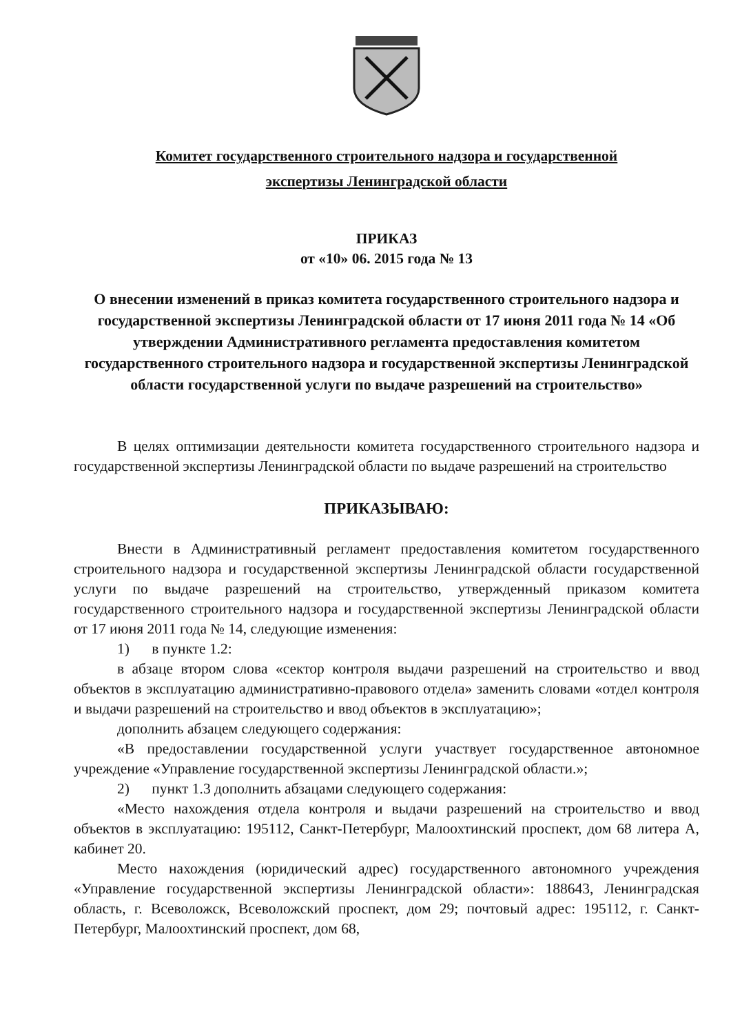Комитет государственного строительного надзора и государственной
экспертизы Ленинградской области
ПРИКАЗ
от «10» 06. 2015 года № 13
О внесении изменений в приказ комитета государственного строительного надзора и государственной экспертизы Ленинградской области от 17 июня 2011 года № 14 «Об утверждении Административного регламента предоставления комитетом государственного строительного надзора и государственной экспертизы Ленинградской области государственной услуги по выдаче разрешений на строительство»
В целях оптимизации деятельности комитета государственного строительного надзора и государственной экспертизы Ленинградской области по выдаче разрешений на строительство
ПРИКАЗЫВАЮ:
Внести в Административный регламент предоставления комитетом государственного строительного надзора и государственной экспертизы Ленинградской области государственной услуги по выдаче разрешений на строительство, утвержденный приказом комитета государственного строительного надзора и государственной экспертизы Ленинградской области от 17 июня 2011 года № 14, следующие изменения:
1) в пункте 1.2:
в абзаце втором слова «сектор контроля выдачи разрешений на строительство и ввод объектов в эксплуатацию административно-правового отдела» заменить словами «отдел контроля и выдачи разрешений на строительство и ввод объектов в эксплуатацию»;
дополнить абзацем следующего содержания:
«В предоставлении государственной услуги участвует государственное автономное учреждение «Управление государственной экспертизы Ленинградской области.»;
2) пункт 1.3 дополнить абзацами следующего содержания:
«Место нахождения отдела контроля и выдачи разрешений на строительство и ввод объектов в эксплуатацию: 195112, Санкт-Петербург, Малоохтинский проспект, дом 68 литера А, кабинет 20.
Место нахождения (юридический адрес) государственного автономного учреждения «Управление государственной экспертизы Ленинградской области»: 188643, Ленинградская область, г. Всеволожск, Всеволожский проспект, дом 29; почтовый адрес: 195112, г. Санкт-Петербург, Малоохтинский проспект, дом 68,